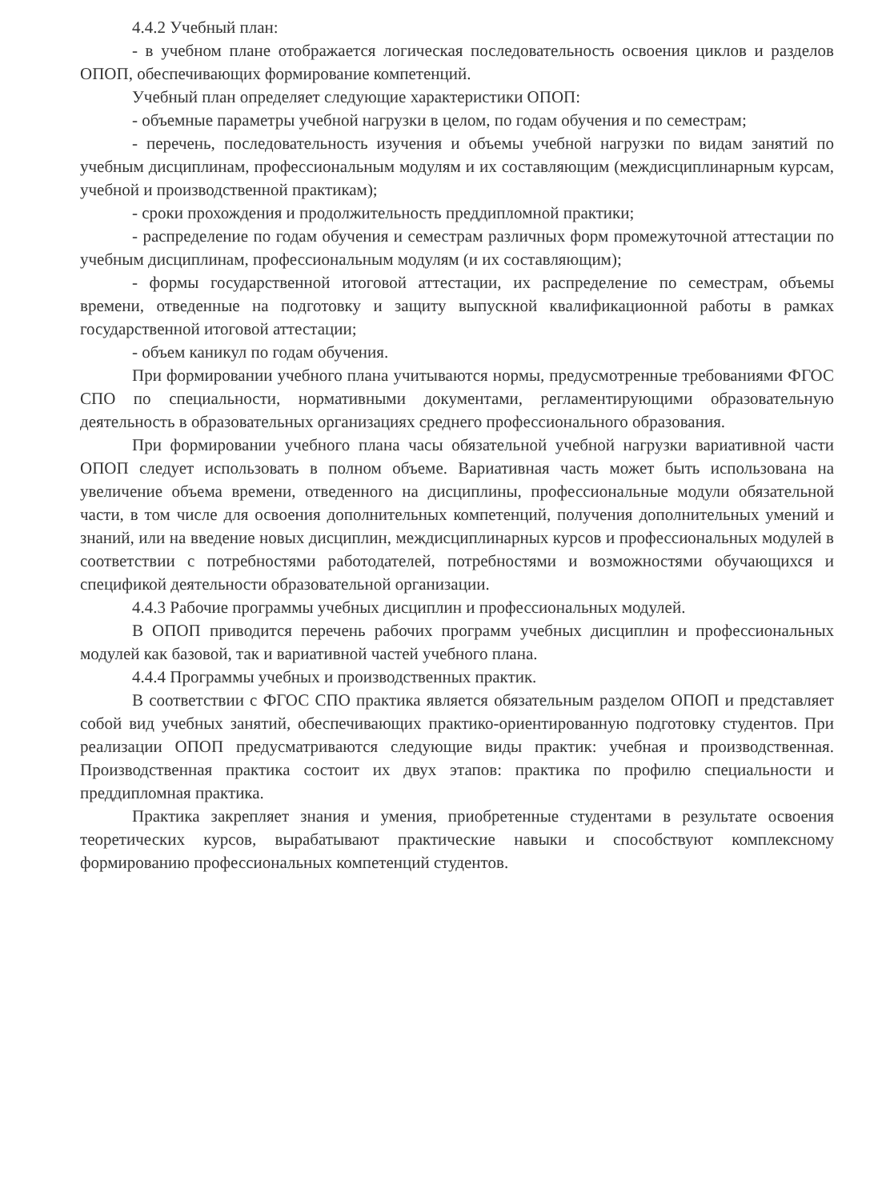4.4.2 Учебный план:
- в учебном плане отображается логическая последовательность освоения циклов и разделов ОПОП, обеспечивающих формирование компетенций.
Учебный план определяет следующие характеристики ОПОП:
- объемные параметры учебной нагрузки в целом, по годам обучения и по семестрам;
- перечень, последовательность изучения и объемы учебной нагрузки по видам занятий по учебным дисциплинам, профессиональным модулям и их составляющим (междисциплинарным курсам, учебной и производственной практикам);
- сроки прохождения и продолжительность преддипломной практики;
- распределение по годам обучения и семестрам различных форм промежуточной аттестации по учебным дисциплинам, профессиональным модулям (и их составляющим);
- формы государственной итоговой аттестации, их распределение по семестрам, объемы времени, отведенные на подготовку и защиту выпускной квалификационной работы в рамках государственной итоговой аттестации;
- объем каникул по годам обучения.
При формировании учебного плана учитываются нормы, предусмотренные требованиями ФГОС СПО по специальности, нормативными документами, регламентирующими образовательную деятельность в образовательных организациях среднего профессионального образования.
При формировании учебного плана часы обязательной учебной нагрузки вариативной части ОПОП следует использовать в полном объеме. Вариативная часть может быть использована на увеличение объема времени, отведенного на дисциплины, профессиональные модули обязательной части, в том числе для освоения дополнительных компетенций, получения дополнительных умений и знаний, или на введение новых дисциплин, междисциплинарных курсов и профессиональных модулей в соответствии с потребностями работодателей, потребностями и возможностями обучающихся и спецификой деятельности образовательной организации.
4.4.3 Рабочие программы учебных дисциплин и профессиональных модулей.
В ОПОП приводится перечень рабочих программ учебных дисциплин и профессиональных модулей как базовой, так и вариативной частей учебного плана.
4.4.4 Программы учебных и производственных практик.
В соответствии с ФГОС СПО практика является обязательным разделом ОПОП и представляет собой вид учебных занятий, обеспечивающих практико-ориентированную подготовку студентов. При реализации ОПОП предусматриваются следующие виды практик: учебная и производственная. Производственная практика состоит их двух этапов: практика по профилю специальности и преддипломная практика.
Практика закрепляет знания и умения, приобретенные студентами в результате освоения теоретических курсов, вырабатывают практические навыки и способствуют комплексному формированию профессиональных компетенций студентов.